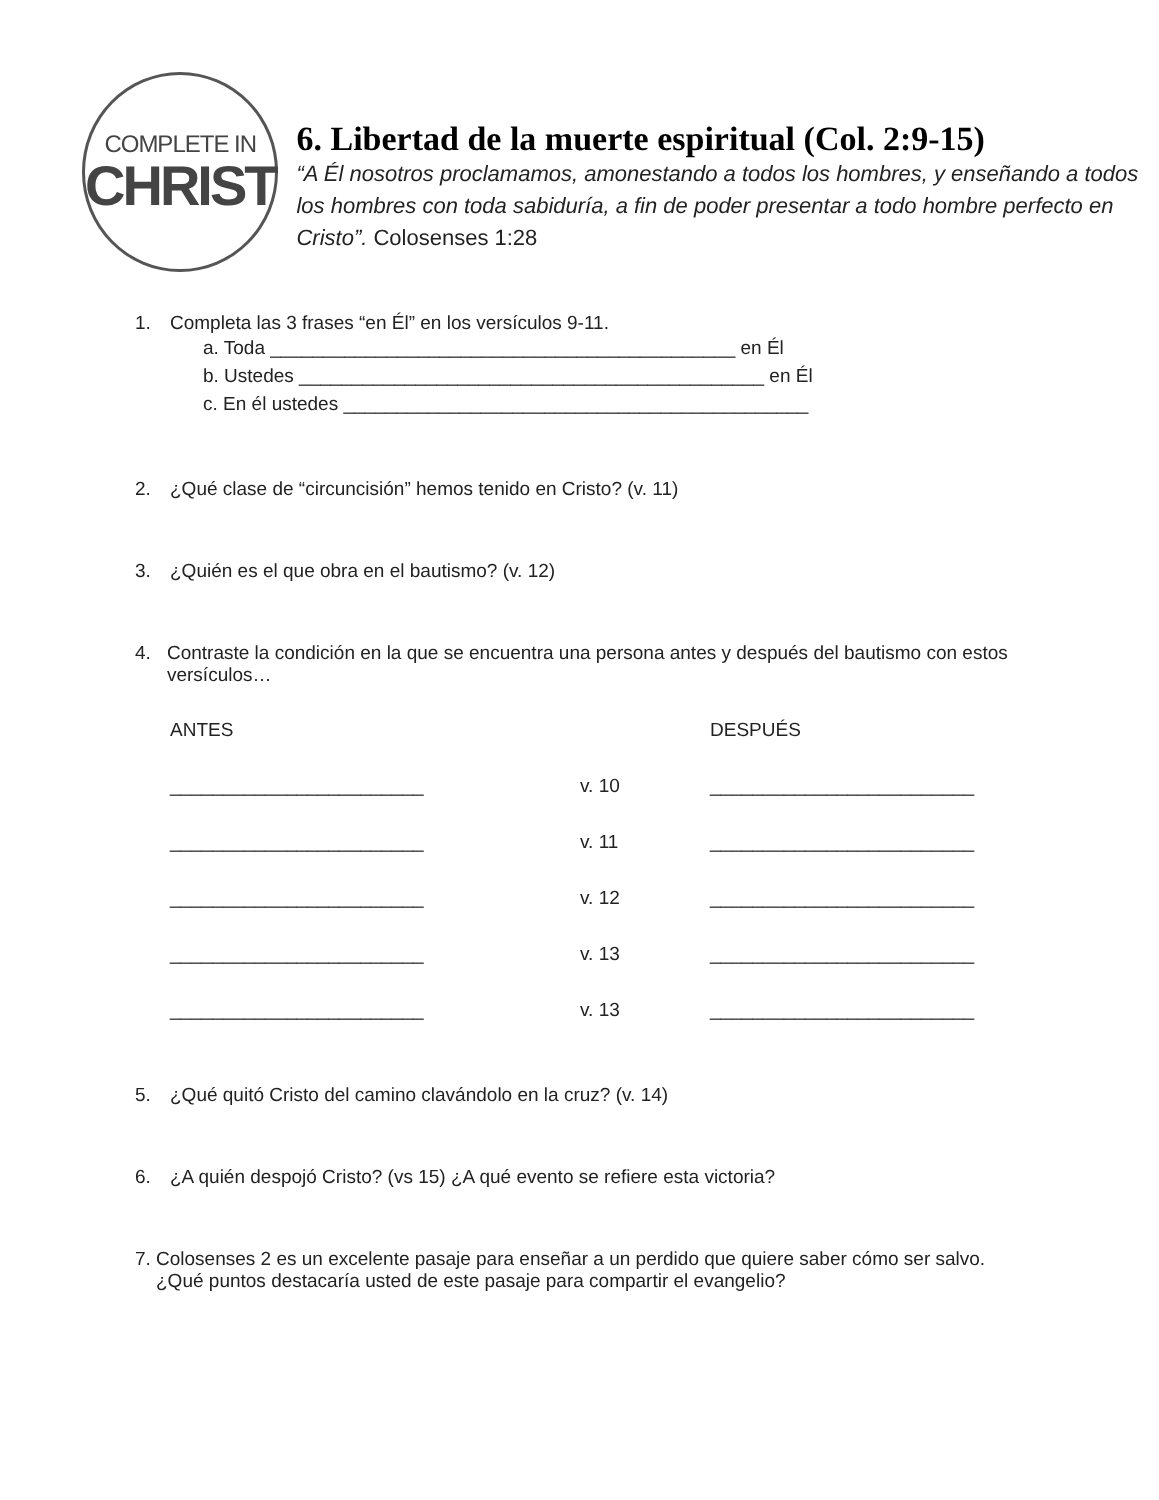COMPLETE IN
CHRIST
6. Libertad de la muerte espiritual (Col. 2:9-15)
“A Él nosotros proclamamos, amonestando a todos los hombres, y enseñando a todos los hombres con toda sabiduría, a fin de poder presentar a todo hombre perfecto en Cristo”. Colosenses 1:28
1. Completa las 3 frases “en Él” en los versículos 9-11.
a. Toda ____________________________________________ en Él
b. Ustedes ____________________________________________ en Él
c. En él ustedes ____________________________________________
2. ¿Qué clase de “circuncisión” hemos tenido en Cristo? (v. 11)
3. ¿Quién es el que obra en el bautismo? (v. 12)
4. Contraste la condición en la que se encuentra una persona antes y después del bautismo con estos versículos…
ANTES
DESPUÉS
________________________
v. 10
_________________________
________________________
v. 11
_________________________
________________________
v. 12
_________________________
________________________
v. 13
_________________________
________________________
v. 13
_________________________
5. ¿Qué quitó Cristo del camino clavándolo en la cruz? (v. 14)
6. ¿A quién despojó Cristo? (vs 15) ¿A qué evento se refiere esta victoria?
7. Colosenses 2 es un excelente pasaje para enseñar a un perdido que quiere saber cómo ser salvo. ¿Qué puntos destacaría usted de este pasaje para compartir el evangelio?